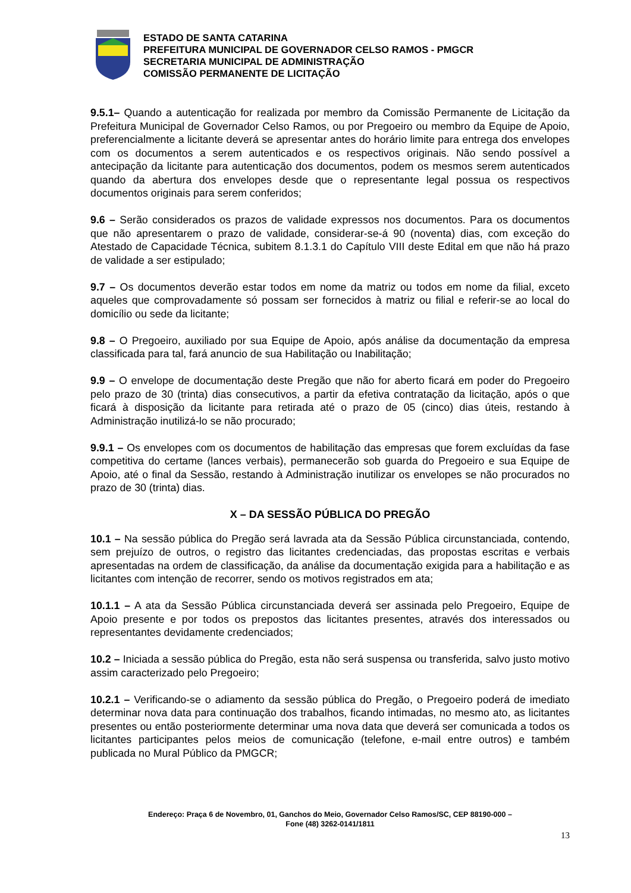ESTADO DE SANTA CATARINA
PREFEITURA MUNICIPAL DE GOVERNADOR CELSO RAMOS - PMGCR
SECRETARIA MUNICIPAL DE ADMINISTRAÇÃO
COMISSÃO PERMANENTE DE LICITAÇÃO
9.5.1– Quando a autenticação for realizada por membro da Comissão Permanente de Licitação da Prefeitura Municipal de Governador Celso Ramos, ou por Pregoeiro ou membro da Equipe de Apoio, preferencialmente a licitante deverá se apresentar antes do horário limite para entrega dos envelopes com os documentos a serem autenticados e os respectivos originais. Não sendo possível a antecipação da licitante para autenticação dos documentos, podem os mesmos serem autenticados quando da abertura dos envelopes desde que o representante legal possua os respectivos documentos originais para serem conferidos;
9.6 – Serão considerados os prazos de validade expressos nos documentos. Para os documentos que não apresentarem o prazo de validade, considerar-se-á 90 (noventa) dias, com exceção do Atestado de Capacidade Técnica, subitem 8.1.3.1 do Capítulo VIII deste Edital em que não há prazo de validade a ser estipulado;
9.7 – Os documentos deverão estar todos em nome da matriz ou todos em nome da filial, exceto aqueles que comprovadamente só possam ser fornecidos à matriz ou filial e referir-se ao local do domicílio ou sede da licitante;
9.8 – O Pregoeiro, auxiliado por sua Equipe de Apoio, após análise da documentação da empresa classificada para tal, fará anuncio de sua Habilitação ou Inabilitação;
9.9 – O envelope de documentação deste Pregão que não for aberto ficará em poder do Pregoeiro pelo prazo de 30 (trinta) dias consecutivos, a partir da efetiva contratação da licitação, após o que ficará à disposição da licitante para retirada até o prazo de 05 (cinco) dias úteis, restando à Administração inutilizá-lo se não procurado;
9.9.1 – Os envelopes com os documentos de habilitação das empresas que forem excluídas da fase competitiva do certame (lances verbais), permanecerão sob guarda do Pregoeiro e sua Equipe de Apoio, até o final da Sessão, restando à Administração inutilizar os envelopes se não procurados no prazo de 30 (trinta) dias.
X – DA SESSÃO PÚBLICA DO PREGÃO
10.1 – Na sessão pública do Pregão será lavrada ata da Sessão Pública circunstanciada, contendo, sem prejuízo de outros, o registro das licitantes credenciadas, das propostas escritas e verbais apresentadas na ordem de classificação, da análise da documentação exigida para a habilitação e as licitantes com intenção de recorrer, sendo os motivos registrados em ata;
10.1.1 – A ata da Sessão Pública circunstanciada deverá ser assinada pelo Pregoeiro, Equipe de Apoio presente e por todos os prepostos das licitantes presentes, através dos interessados ou representantes devidamente credenciados;
10.2 – Iniciada a sessão pública do Pregão, esta não será suspensa ou transferida, salvo justo motivo assim caracterizado pelo Pregoeiro;
10.2.1 – Verificando-se o adiamento da sessão pública do Pregão, o Pregoeiro poderá de imediato determinar nova data para continuação dos trabalhos, ficando intimadas, no mesmo ato, as licitantes presentes ou então posteriormente determinar uma nova data que deverá ser comunicada a todos os licitantes participantes pelos meios de comunicação (telefone, e-mail entre outros) e também publicada no Mural Público da PMGCR;
Endereço: Praça 6 de Novembro, 01, Ganchos do Meio, Governador Celso Ramos/SC, CEP 88190-000 –
Fone (48) 3262-0141/1811
13